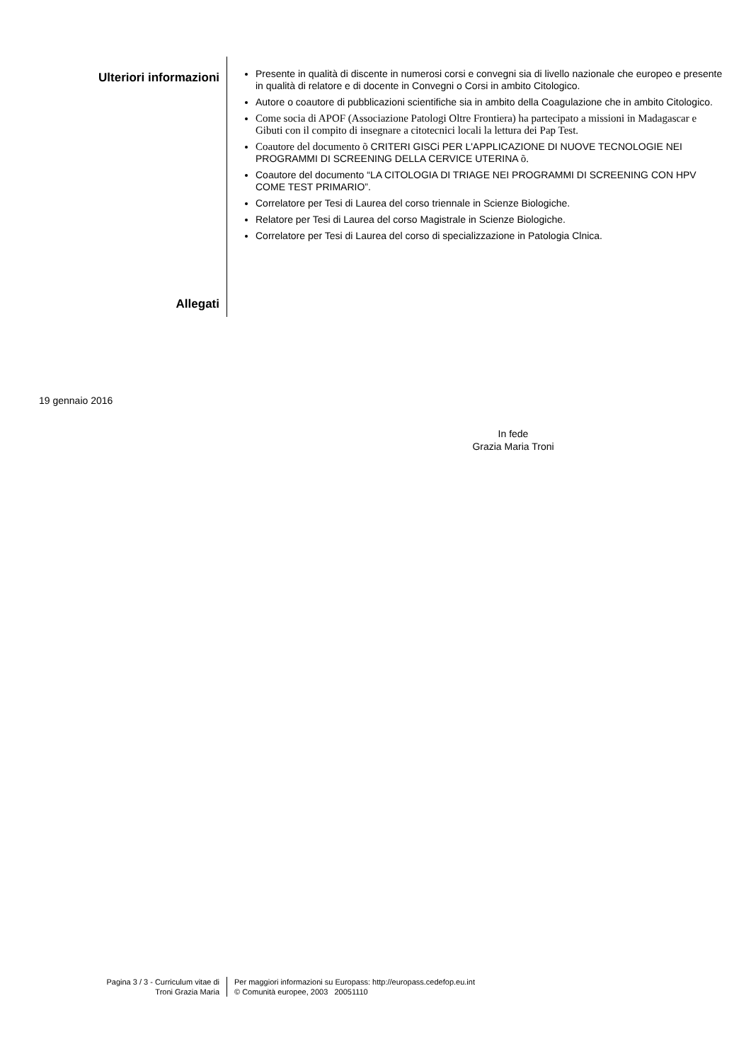Ulteriori informazioni
Presente in qualità di discente in numerosi corsi e convegni sia di livello nazionale che europeo e presente in qualità di relatore e di docente in Convegni o Corsi in ambito Citologico.
Autore o coautore di pubblicazioni scientifiche sia in ambito della Coagulazione che in ambito Citologico.
Come socia di APOF (Associazione Patologi Oltre Frontiera) ha partecipato a missioni in Madagascar e Gibuti con il compito di insegnare a citotecnici locali la lettura dei Pap Test.
Coautore del documento õ CRITERI GISCi PER L'APPLICAZIONE DI NUOVE TECNOLOGIE NEI PROGRAMMI DI SCREENING DELLA CERVICE UTERINA õ.
Coautore del documento “LA CITOLOGIA DI TRIAGE NEI PROGRAMMI DI SCREENING CON HPV COME TEST PRIMARIO”.
Correlatore per Tesi di Laurea del corso triennale in Scienze Biologiche.
Relatore per Tesi di Laurea del corso Magistrale in Scienze Biologiche.
Correlatore per Tesi di Laurea del corso di specializzazione in Patologia Clnica.
Allegati
19 gennaio 2016
In fede
Grazia Maria Troni
Pagina 3 / 3 - Curriculum vitae di
Troni Grazia Maria
Per maggiori informazioni su Europass: http://europass.cedefop.eu.int
© Comunità europee, 2003 20051110